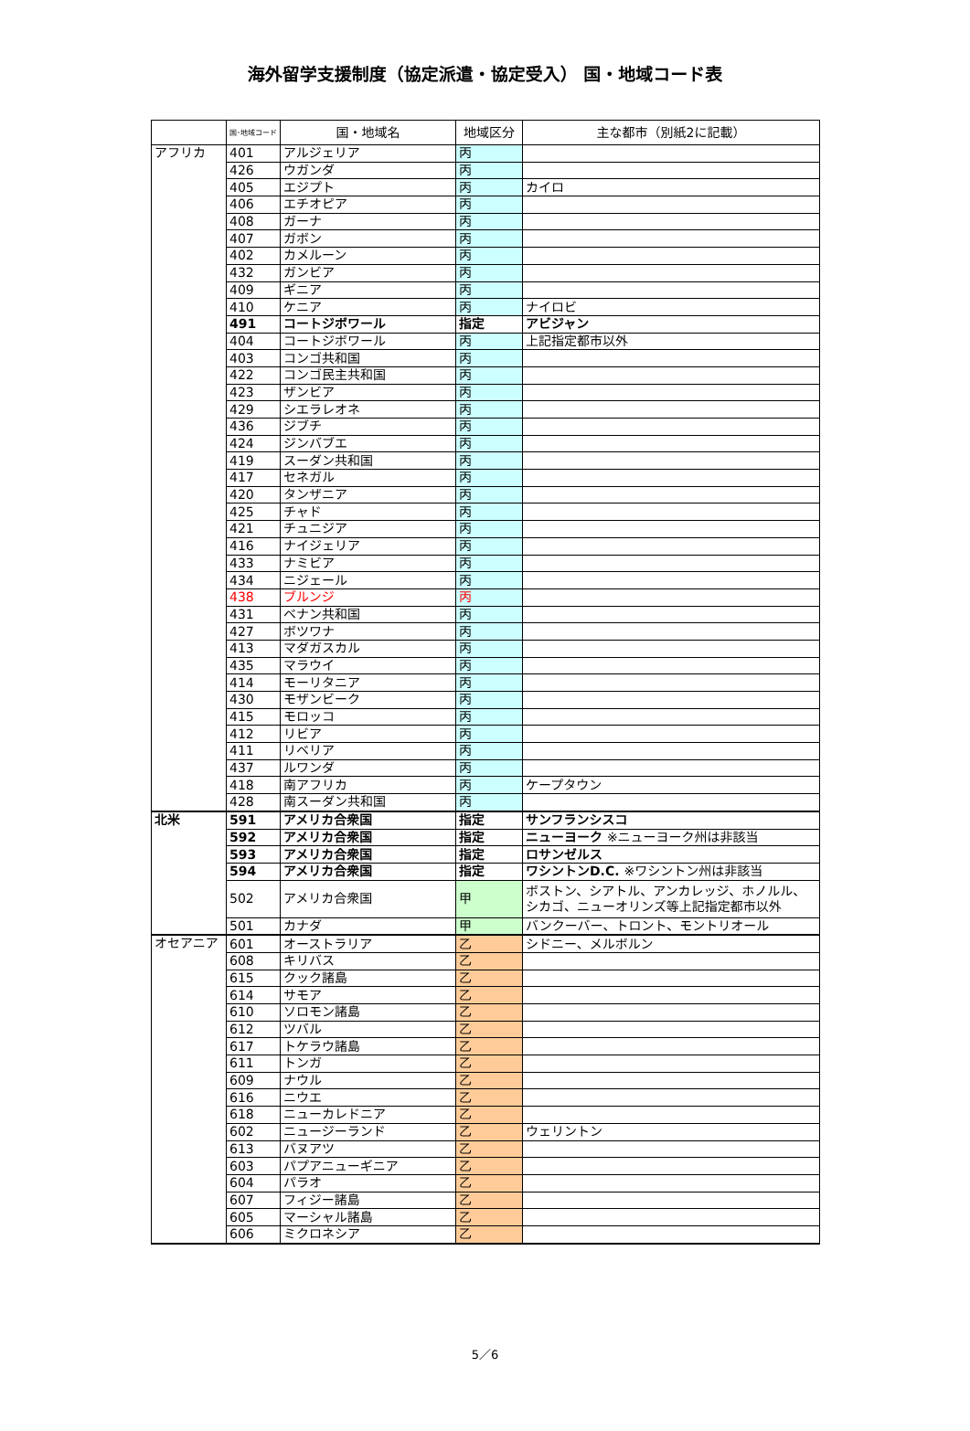海外留学支援制度（協定派遣・協定受入） 国・地域コード表
| | 国･地域コード | 国・地域名 | 地域区分 | 主な都市（別紙2に記載） |
| --- | --- | --- | --- | --- |
| アフリカ | 401 | アルジェリア | 丙 | |
| | 426 | ウガンダ | 丙 | |
| | 405 | エジプト | 丙 | カイロ |
| | 406 | エチオピア | 丙 | |
| | 408 | ガーナ | 丙 | |
| | 407 | ガボン | 丙 | |
| | 402 | カメルーン | 丙 | |
| | 432 | ガンビア | 丙 | |
| | 409 | ギニア | 丙 | |
| | 410 | ケニア | 丙 | ナイロビ |
| | 491 | コートジボワール | 指定 | アビジャン |
| | 404 | コートジボワール | 丙 | 上記指定都市以外 |
| | 403 | コンゴ共和国 | 丙 | |
| | 422 | コンゴ民主共和国 | 丙 | |
| | 423 | ザンビア | 丙 | |
| | 429 | シエラレオネ | 丙 | |
| | 436 | ジブチ | 丙 | |
| | 424 | ジンバブエ | 丙 | |
| | 419 | スーダン共和国 | 丙 | |
| | 417 | セネガル | 丙 | |
| | 420 | タンザニア | 丙 | |
| | 425 | チャド | 丙 | |
| | 421 | チュニジア | 丙 | |
| | 416 | ナイジェリア | 丙 | |
| | 433 | ナミビア | 丙 | |
| | 434 | ニジェール | 丙 | |
| | 438 | ブルンジ | 丙 | |
| | 431 | ベナン共和国 | 丙 | |
| | 427 | ボツワナ | 丙 | |
| | 413 | マダガスカル | 丙 | |
| | 435 | マラウイ | 丙 | |
| | 414 | モーリタニア | 丙 | |
| | 430 | モザンビーク | 丙 | |
| | 415 | モロッコ | 丙 | |
| | 412 | リビア | 丙 | |
| | 411 | リベリア | 丙 | |
| | 437 | ルワンダ | 丙 | |
| | 418 | 南アフリカ | 丙 | ケープタウン |
| | 428 | 南スーダン共和国 | 丙 | |
| 北米 | 591 | アメリカ合衆国 | 指定 | サンフランシスコ |
| | 592 | アメリカ合衆国 | 指定 | ニューヨーク ※ニューヨーク州は非該当 |
| | 593 | アメリカ合衆国 | 指定 | ロサンゼルス |
| | 594 | アメリカ合衆国 | 指定 | ワシントンD.C. ※ワシントン州は非該当 |
| | 502 | アメリカ合衆国 | 甲 | ボストン、シアトル、アンカレッジ、ホノルル、シカゴ、ニューオリンズ等上記指定都市以外 |
| | 501 | カナダ | 甲 | バンクーバー、トロント、モントリオール |
| オセアニア | 601 | オーストラリア | 乙 | シドニー、メルボルン |
| | 608 | キリバス | 乙 | |
| | 615 | クック諸島 | 乙 | |
| | 614 | サモア | 乙 | |
| | 610 | ソロモン諸島 | 乙 | |
| | 612 | ツバル | 乙 | |
| | 617 | トケラウ諸島 | 乙 | |
| | 611 | トンガ | 乙 | |
| | 609 | ナウル | 乙 | |
| | 616 | ニウエ | 乙 | |
| | 618 | ニューカレドニア | 乙 | |
| | 602 | ニュージーランド | 乙 | ウェリントン |
| | 613 | バヌアツ | 乙 | |
| | 603 | パプアニューギニア | 乙 | |
| | 604 | パラオ | 乙 | |
| | 607 | フィジー諸島 | 乙 | |
| | 605 | マーシャル諸島 | 乙 | |
| | 606 | ミクロネシア | 乙 | |
5／6